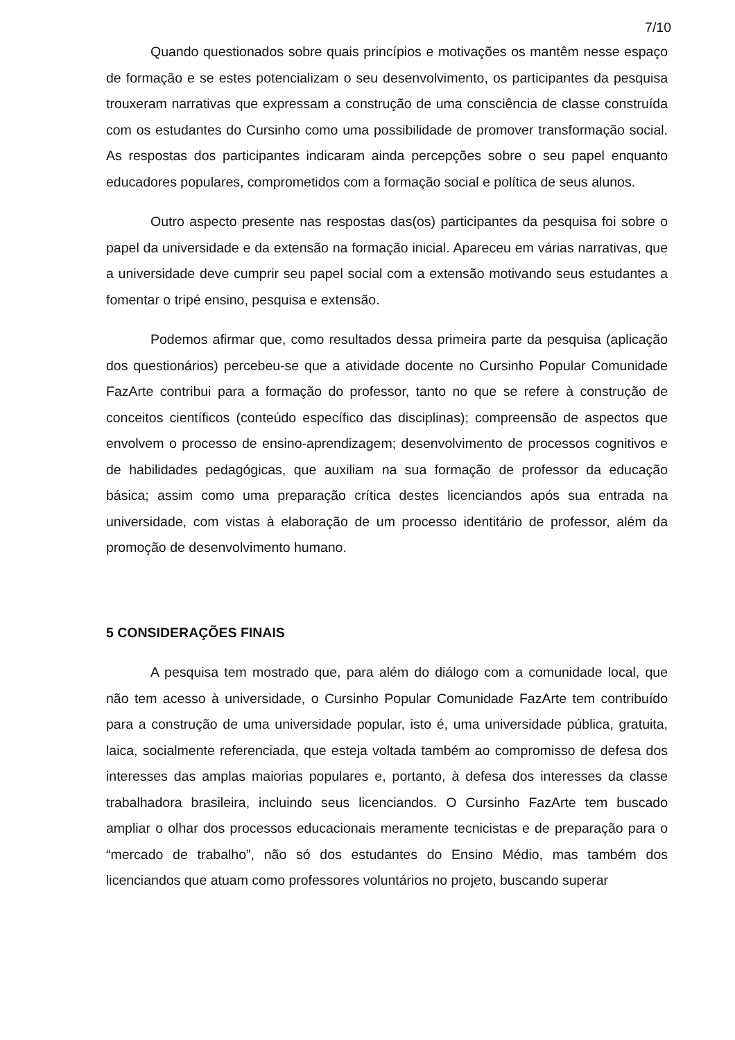7/10
Quando questionados sobre quais princípios e motivações os mantêm nesse espaço de formação e se estes potencializam o seu desenvolvimento, os participantes da pesquisa trouxeram narrativas que expressam a construção de uma consciência de classe construída com os estudantes do Cursinho como uma possibilidade de promover transformação social. As respostas dos participantes indicaram ainda percepções sobre o seu papel enquanto educadores populares, comprometidos com a formação social e política de seus alunos.
Outro aspecto presente nas respostas das(os) participantes da pesquisa foi sobre o papel da universidade e da extensão na formação inicial. Apareceu em várias narrativas, que a universidade deve cumprir seu papel social com a extensão motivando seus estudantes a fomentar o tripé ensino, pesquisa e extensão.
Podemos afirmar que, como resultados dessa primeira parte da pesquisa (aplicação dos questionários) percebeu-se que a atividade docente no Cursinho Popular Comunidade FazArte contribui para a formação do professor, tanto no que se refere à construção de conceitos científicos (conteúdo específico das disciplinas); compreensão de aspectos que envolvem o processo de ensino-aprendizagem; desenvolvimento de processos cognitivos e de habilidades pedagógicas, que auxiliam na sua formação de professor da educação básica; assim como uma preparação crítica destes licenciandos após sua entrada na universidade, com vistas à elaboração de um processo identitário de professor, além da promoção de desenvolvimento humano.
5 CONSIDERAÇÕES FINAIS
A pesquisa tem mostrado que, para além do diálogo com a comunidade local, que não tem acesso à universidade, o Cursinho Popular Comunidade FazArte tem contribuído para a construção de uma universidade popular, isto é, uma universidade pública, gratuita, laica, socialmente referenciada, que esteja voltada também ao compromisso de defesa dos interesses das amplas maiorias populares e, portanto, à defesa dos interesses da classe trabalhadora brasileira, incluindo seus licenciandos. O Cursinho FazArte tem buscado ampliar o olhar dos processos educacionais meramente tecnicistas e de preparação para o “mercado de trabalho”, não só dos estudantes do Ensino Médio, mas também dos licenciandos que atuam como professores voluntários no projeto, buscando superar